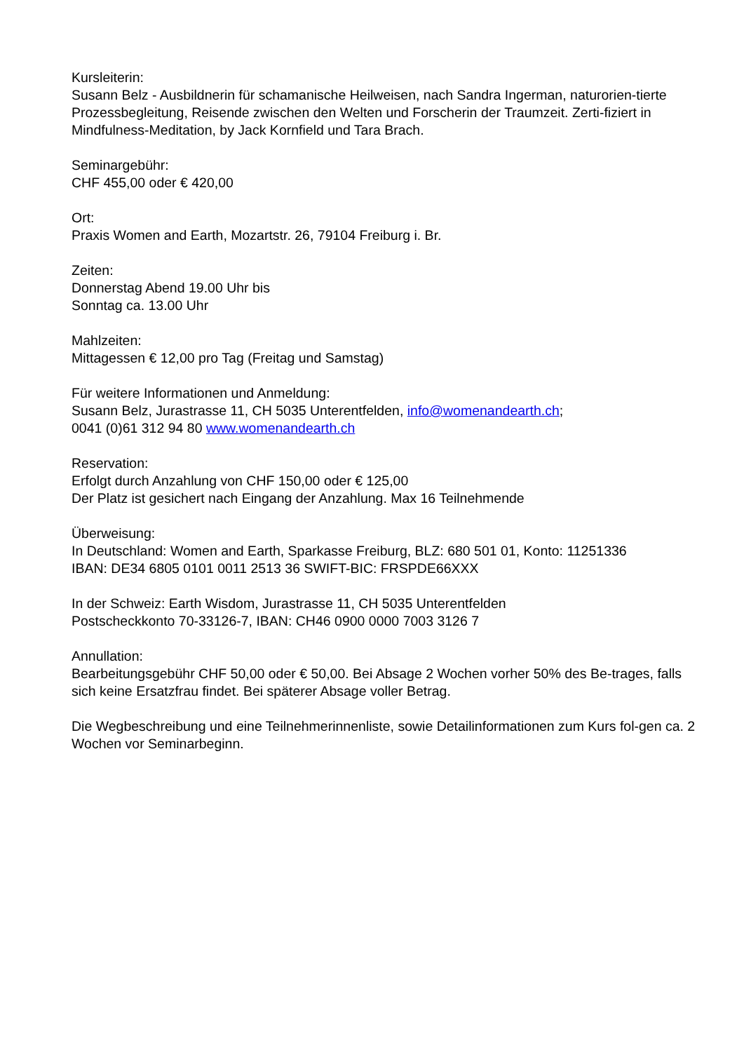Kursleiterin:
Susann Belz - Ausbildnerin für schamanische Heilweisen, nach Sandra Ingerman, naturorien-tierte Prozessbegleitung, Reisende zwischen den Welten und Forscherin der Traumzeit. Zerti-fiziert in Mindfulness-Meditation, by Jack Kornfield und Tara Brach.
Seminargebühr:
CHF 455,00 oder € 420,00
Ort:
Praxis Women and Earth, Mozartstr. 26, 79104 Freiburg i. Br.
Zeiten:
Donnerstag Abend 19.00 Uhr bis
Sonntag ca. 13.00 Uhr
Mahlzeiten:
Mittagessen € 12,00 pro Tag (Freitag und Samstag)
Für weitere Informationen und Anmeldung:
Susann Belz, Jurastrasse 11, CH 5035 Unterentfelden, info@womenandearth.ch;
0041 (0)61 312 94 80 www.womenandearth.ch
Reservation:
Erfolgt durch Anzahlung von CHF 150,00 oder € 125,00
Der Platz ist gesichert nach Eingang der Anzahlung. Max 16 Teilnehmende
Überweisung:
In Deutschland: Women and Earth, Sparkasse Freiburg, BLZ: 680 501 01, Konto: 11251336
IBAN: DE34 6805 0101 0011 2513 36 SWIFT-BIC: FRSPDE66XXX
In der Schweiz: Earth Wisdom, Jurastrasse 11, CH 5035 Unterentfelden
Postscheckkonto 70-33126-7, IBAN: CH46 0900 0000 7003 3126 7
Annullation:
Bearbeitungsgebühr CHF 50,00 oder € 50,00. Bei Absage 2 Wochen vorher 50% des Be-trages, falls sich keine Ersatzfrau findet. Bei späterer Absage voller Betrag.
Die Wegbeschreibung und eine Teilnehmerinnenliste, sowie Detailinformationen zum Kurs fol-gen ca. 2 Wochen vor Seminarbeginn.